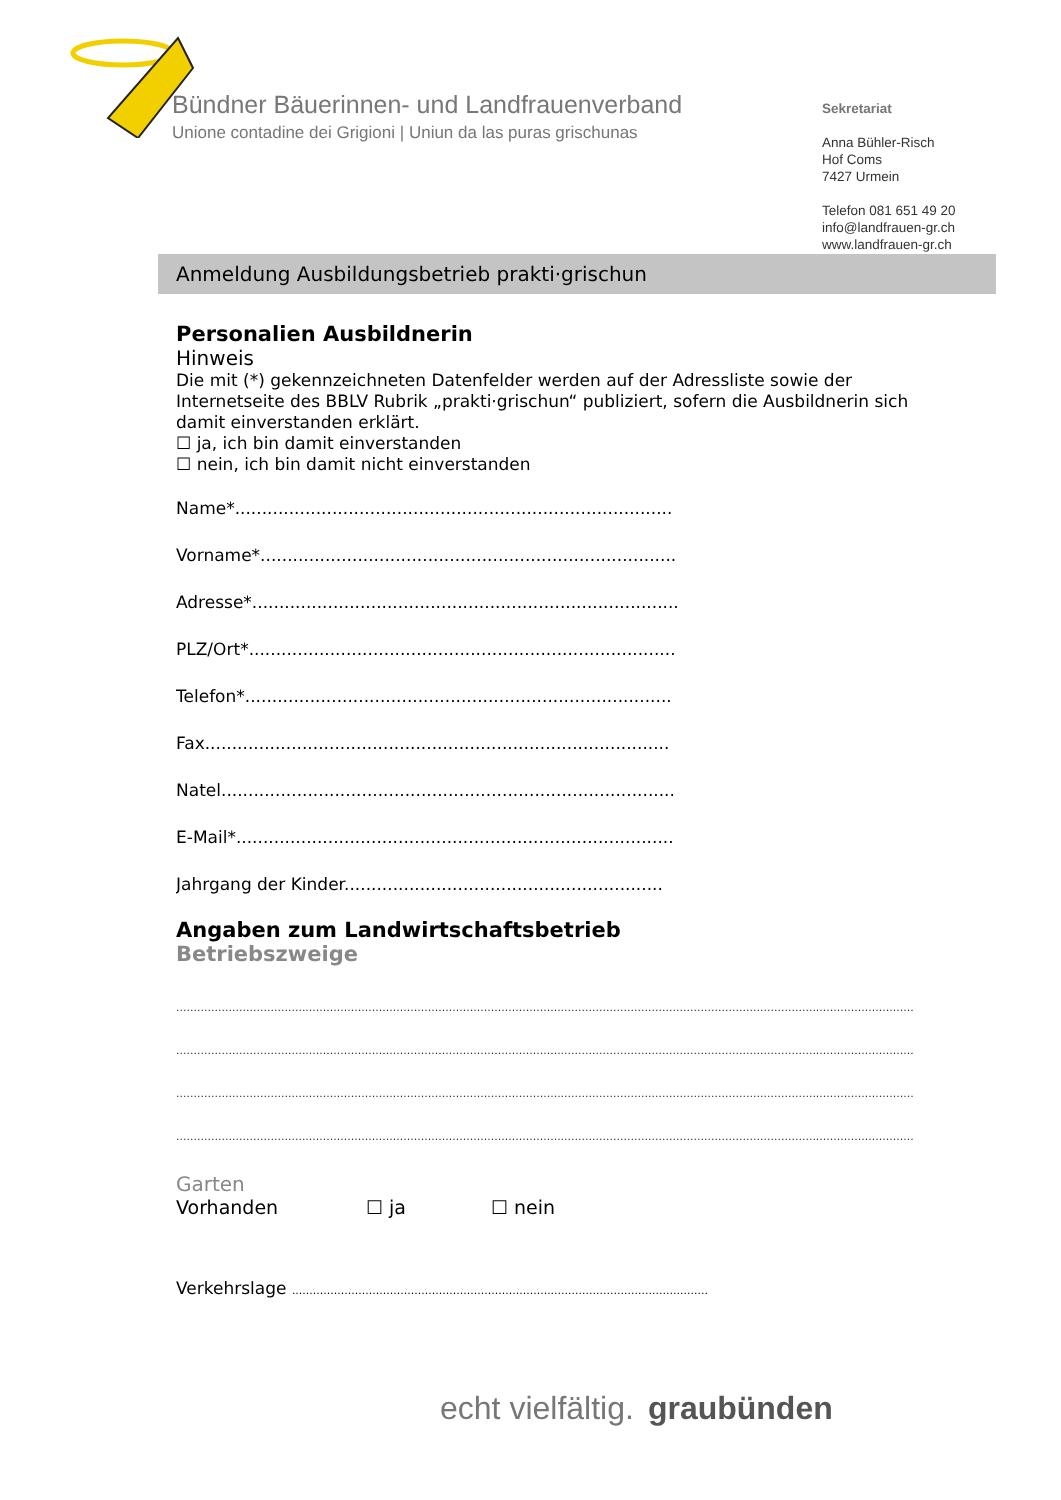Bündner Bäuerinnen- und Landfrauenverband
Unione contadine dei Grigioni | Uniun da las puras grischunas
Sekretariat
Anna Bühler-Risch
Hof Coms
7427 Urmein
Telefon 081 651 49 20
info@landfrauen-gr.ch
www.landfrauen-gr.ch
Anmeldung Ausbildungsbetrieb prakti·grischun
Personalien Ausbildnerin
Hinweis
Die mit (*) gekennzeichneten Datenfelder werden auf der Adressliste sowie der Internetseite des BBLV Rubrik „prakti·grischun“ publiziert, sofern die Ausbildnerin sich damit einverstanden erklärt.
☐ ja, ich bin damit einverstanden
☐ nein, ich bin damit nicht einverstanden
Name*.................................................................................
Vorname*.............................................................................
Adresse*...............................................................................
PLZ/Ort*...............................................................................
Telefon*...............................................................................
Fax......................................................................................
Natel....................................................................................
E-Mail*.................................................................................
Jahrgang der Kinder...........................................................
Angaben zum Landwirtschaftsbetrieb
Betriebszweige
...................................................................................................................................................................................................................
...................................................................................................................................................................................................................
...................................................................................................................................................................................................................
...................................................................................................................................................................................................................
Garten
Vorhanden ☐ ja ☐ nein
Verkehrslage .......................................................................................................................
echt vielfältig. graubünden